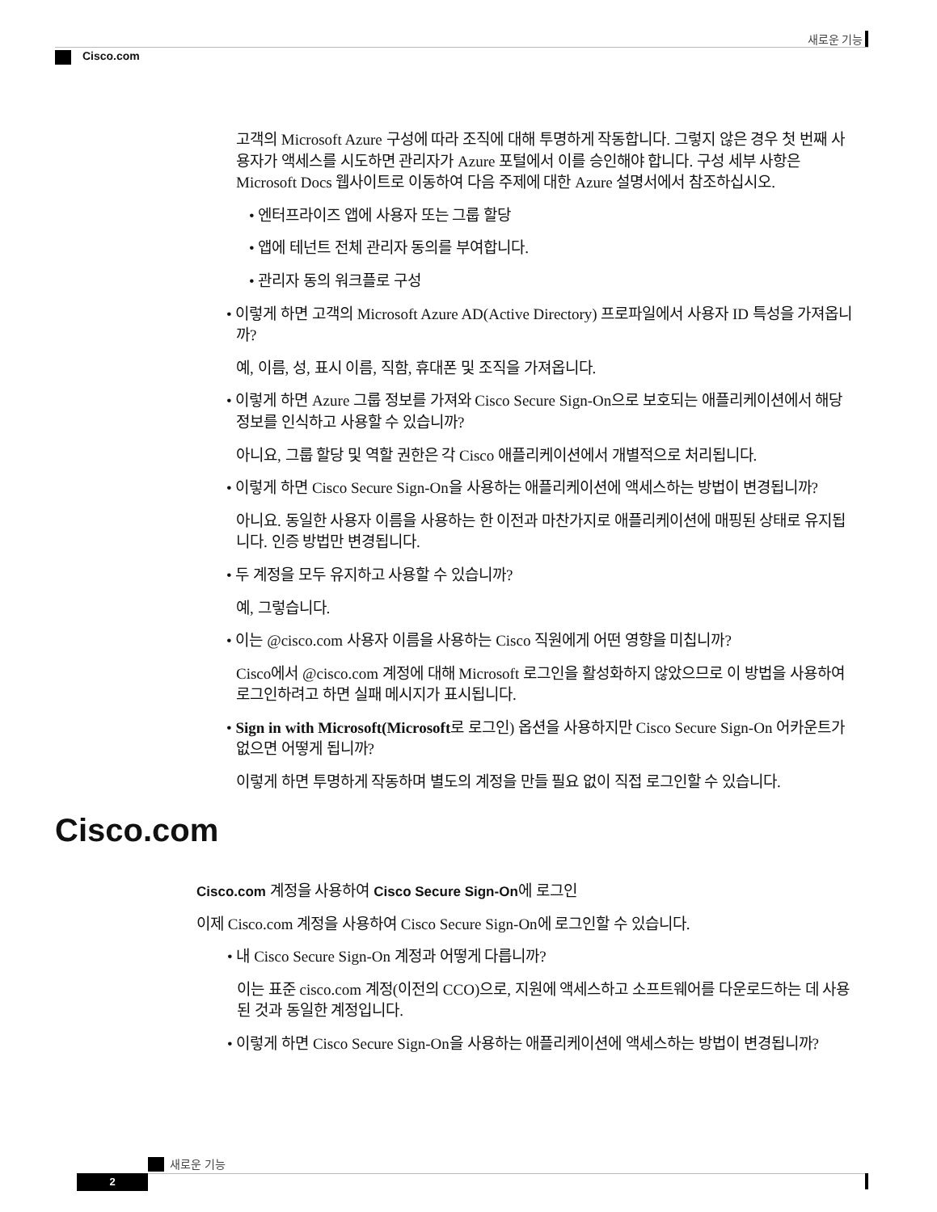새로운 기능
Cisco.com
고객의 Microsoft Azure 구성에 따라 조직에 대해 투명하게 작동합니다. 그렇지 않은 경우 첫 번째 사용자가 액세스를 시도하면 관리자가 Azure 포털에서 이를 승인해야 합니다. 구성 세부 사항은 Microsoft Docs 웹사이트로 이동하여 다음 주제에 대한 Azure 설명서에서 참조하십시오.
• 엔터프라이즈 앱에 사용자 또는 그룹 할당
• 앱에 테넌트 전체 관리자 동의를 부여합니다.
• 관리자 동의 워크플로 구성
• 이렇게 하면 고객의 Microsoft Azure AD(Active Directory) 프로파일에서 사용자 ID 특성을 가져옵니까?
예, 이름, 성, 표시 이름, 직함, 휴대폰 및 조직을 가져옵니다.
• 이렇게 하면 Azure 그룹 정보를 가져와 Cisco Secure Sign-On으로 보호되는 애플리케이션에서 해당 정보를 인식하고 사용할 수 있습니까?
아니요, 그룹 할당 및 역할 권한은 각 Cisco 애플리케이션에서 개별적으로 처리됩니다.
• 이렇게 하면 Cisco Secure Sign-On을 사용하는 애플리케이션에 액세스하는 방법이 변경됩니까?
아니요. 동일한 사용자 이름을 사용하는 한 이전과 마찬가지로 애플리케이션에 매핑된 상태로 유지됩니다. 인증 방법만 변경됩니다.
• 두 계정을 모두 유지하고 사용할 수 있습니까?
예, 그렇습니다.
• 이는 @cisco.com 사용자 이름을 사용하는 Cisco 직원에게 어떤 영향을 미칩니까?
Cisco에서 @cisco.com 계정에 대해 Microsoft 로그인을 활성화하지 않았으므로 이 방법을 사용하여 로그인하려고 하면 실패 메시지가 표시됩니다.
• Sign in with Microsoft(Microsoft로 로그인) 옵션을 사용하지만 Cisco Secure Sign-On 어카운트가 없으면 어떻게 됩니까?
이렇게 하면 투명하게 작동하며 별도의 계정을 만들 필요 없이 직접 로그인할 수 있습니다.
Cisco.com
Cisco.com 계정을 사용하여 Cisco Secure Sign-On에 로그인
이제 Cisco.com 계정을 사용하여 Cisco Secure Sign-On에 로그인할 수 있습니다.
• 내 Cisco Secure Sign-On 계정과 어떻게 다릅니까?
이는 표준 cisco.com 계정(이전의 CCO)으로, 지원에 액세스하고 소프트웨어를 다운로드하는 데 사용된 것과 동일한 계정입니다.
• 이렇게 하면 Cisco Secure Sign-On을 사용하는 애플리케이션에 액세스하는 방법이 변경됩니까?
새로운 기능
2